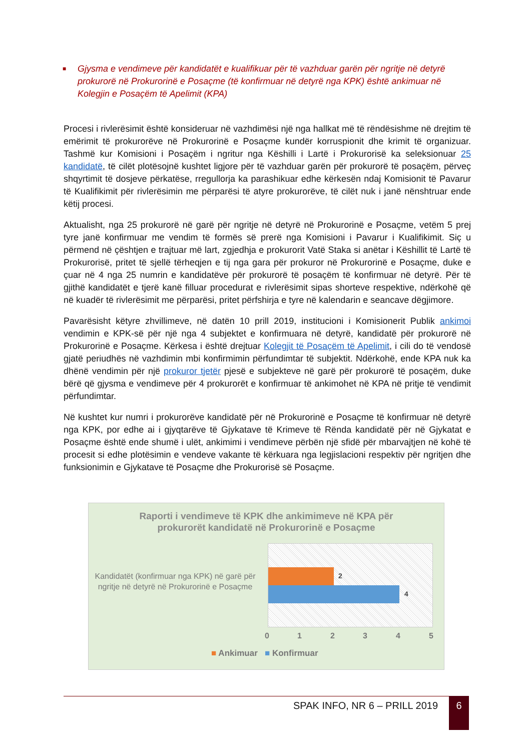■ Gjysma e vendimeve për kandidatët e kualifikuar për të vazhduar garën për ngritje në detyrë prokurorë në Prokurorinë e Posaçme (të konfirmuar në detyrë nga KPK) është ankimuar në Kolegjin e Posaçëm të Apelimit (KPA)
Procesi i rivlerësimit është konsideruar në vazhdimësi një nga hallkat më të rëndësishme në drejtim të emërimit të prokurorëve në Prokurorinë e Posaçme kundër korruspionit dhe krimit të organizuar. Tashmë kur Komisioni i Posaçëm i ngritur nga Këshilli i Lartë i Prokurorisë ka seleksionuar 25 kandidatë, të cilët plotësojnë kushtet ligjore për të vazhduar garën për prokurorë të posaçëm, përveç shqyrtimit të dosjeve përkatëse, rregullorja ka parashikuar edhe kërkesën ndaj Komisionit të Pavarur të Kualifikimit për rivlerësimin me përparësi të atyre prokurorëve, të cilët nuk i janë nënshtruar ende këtij procesi.
Aktualisht, nga 25 prokurorë në garë për ngritje në detyrë në Prokurorinë e Posaçme, vetëm 5 prej tyre janë konfirmuar me vendim të formës së prerë nga Komisioni i Pavarur i Kualifikimit. Siç u përmend në çështjen e trajtuar më lart, zgjedhja e prokurorit Vatë Staka si anëtar i Këshillit të Lartë të Prokurorisë, pritet të sjellë tërheqjen e tij nga gara për prokuror në Prokurorinë e Posaçme, duke e çuar në 4 nga 25 numrin e kandidatëve për prokurorë të posaçëm të konfirmuar në detyrë. Për të gjithë kandidatët e tjerë kanë filluar procedurat e rivlerësimit sipas shorteve respektive, ndërkohë që në kuadër të rivlerësimit me përparësi, pritet përfshirja e tyre në kalendarin e seancave dëgjimore.
Pavarësisht këtyre zhvillimeve, në datën 10 prill 2019, institucioni i Komisionerit Publik ankimoi vendimin e KPK-së për një nga 4 subjektet e konfirmuara në detyrë, kandidatë për prokurorë në Prokurorinë e Posaçme. Kërkesa i është drejtuar Kolegjit të Posaçëm të Apelimit, i cili do të vendosë gjatë periudhës në vazhdimin mbi konfirmimin përfundimtar të subjektit. Ndërkohë, ende KPA nuk ka dhënë vendimin për një prokuror tjetër pjesë e subjekteve në garë për prokurorë të posaçëm, duke bërë që gjysma e vendimeve për 4 prokurorët e konfirmuar të ankimohet në KPA në pritje të vendimit përfundimtar.
Në kushtet kur numri i prokurorëve kandidatë për në Prokurorinë e Posaçme të konfirmuar në detyrë nga KPK, por edhe ai i gjyqtarëve të Gjykatave të Krimeve të Rënda kandidatë për në Gjykatat e Posaçme është ende shumë i ulët, ankimimi i vendimeve përbën një sfidë për mbarvajtjen në kohë të procesit si edhe plotësimin e vendeve vakante të kërkuara nga legjislacioni respektiv për ngritjen dhe funksionimin e Gjykatave të Posaçme dhe Prokurorisë së Posaçme.
Raporti i vendimeve të KPK dhe ankimimeve në KPA për
prokurorët kandidatë në Prokurorinë e Posaçme
Kandidatët (konfirmuar nga KPK) në garë për ngritje në detyrë në Prokurorinë e Posaçme
2
4
0 1 2 3 4 5
■ Ankimuar ■ Konfirmuar
SPAK INFO, NR 6 – PRILL 2019 6